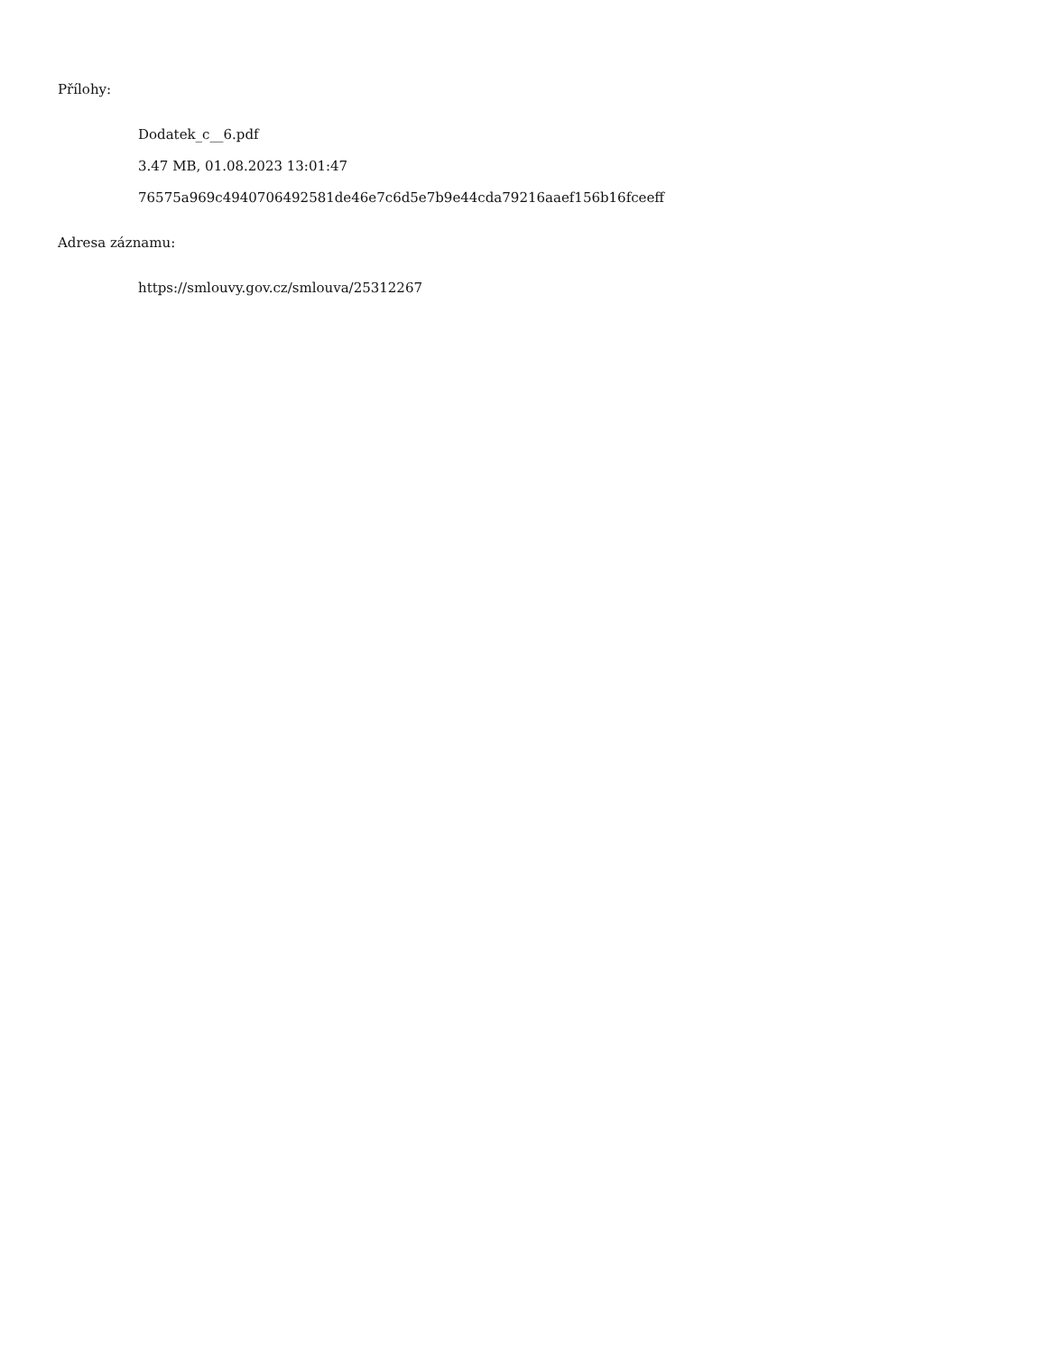Přílohy:
Dodatek_c__6.pdf
3.47 MB, 01.08.2023 13:01:47
76575a969c4940706492581de46e7c6d5e7b9e44cda79216aaef156b16fceeff
Adresa záznamu:
https://smlouvy.gov.cz/smlouva/25312267